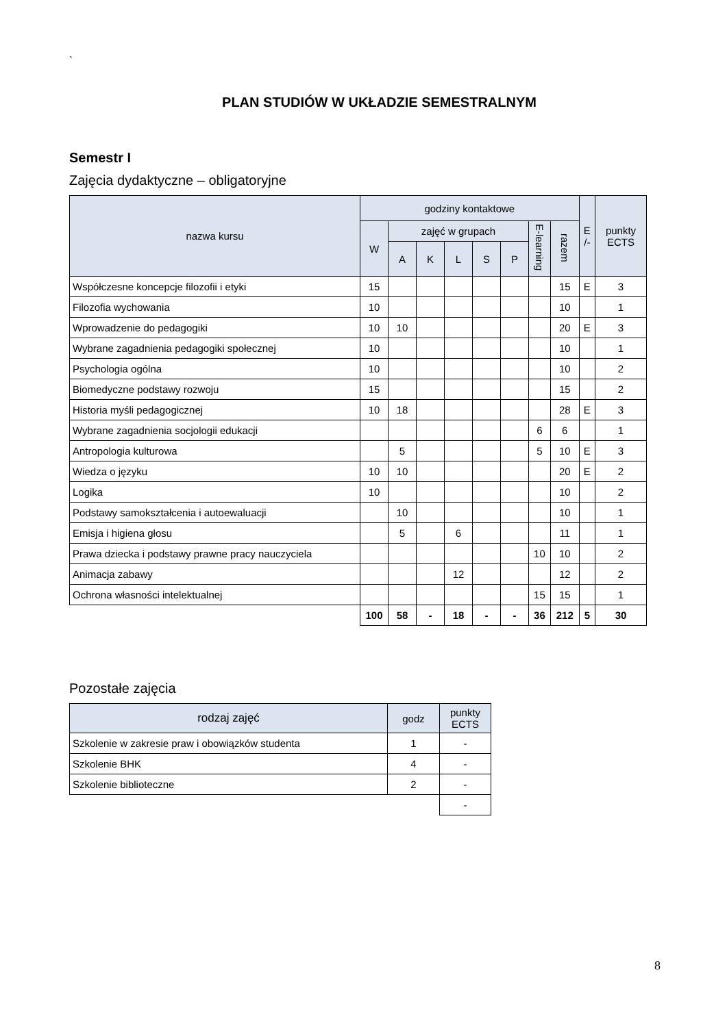`
PLAN STUDIÓW W UKŁADZIE SEMESTRALNYM
Semestr I
Zajęcia dydaktyczne – obligatoryjne
| nazwa kursu | godziny kontaktowe | | | | | | | | E /- | punkty ECTS |
| --- | --- | --- | --- | --- | --- | --- | --- | --- | --- | --- |
| | W | zajęć w grupach | | | | | E-learning | razem | | |
| | | A | K | L | S | P | | | | |
| Współczesne koncepcje filozofii i etyki | 15 | | | | | | | 15 | E | 3 |
| Filozofia wychowania | 10 | | | | | | | 10 | | 1 |
| Wprowadzenie do pedagogiki | 10 | 10 | | | | | | 20 | E | 3 |
| Wybrane zagadnienia pedagogiki społecznej | 10 | | | | | | | 10 | | 1 |
| Psychologia ogólna | 10 | | | | | | | 10 | | 2 |
| Biomedyczne podstawy rozwoju | 15 | | | | | | | 15 | | 2 |
| Historia myśli pedagogicznej | 10 | 18 | | | | | | 28 | E | 3 |
| Wybrane zagadnienia socjologii edukacji | | | | | | | 6 | 6 | | 1 |
| Antropologia kulturowa | | 5 | | | | | 5 | 10 | E | 3 |
| Wiedza o języku | 10 | 10 | | | | | | 20 | E | 2 |
| Logika | 10 | | | | | | | 10 | | 2 |
| Podstawy samokształcenia i autoewaluacji | | 10 | | | | | | 10 | | 1 |
| Emisja i higiena głosu | | 5 | | 6 | | | | 11 | | 1 |
| Prawa dziecka i podstawy prawne pracy nauczyciela | | | | | | | 10 | 10 | | 2 |
| Animacja zabawy | | | | 12 | | | | 12 | | 2 |
| Ochrona własności intelektualnej | | | | | | | 15 | 15 | | 1 |
| | 100 | 58 | - | 18 | - | - | 36 | 212 | 5 | 30 |
Pozostałe zajęcia
| rodzaj zajęć | godz | punkty ECTS |
| --- | --- | --- |
| Szkolenie w zakresie praw i obowiązków studenta | 1 | - |
| Szkolenie BHK | 4 | - |
| Szkolenie biblioteczne | 2 | - |
| | | - |
8